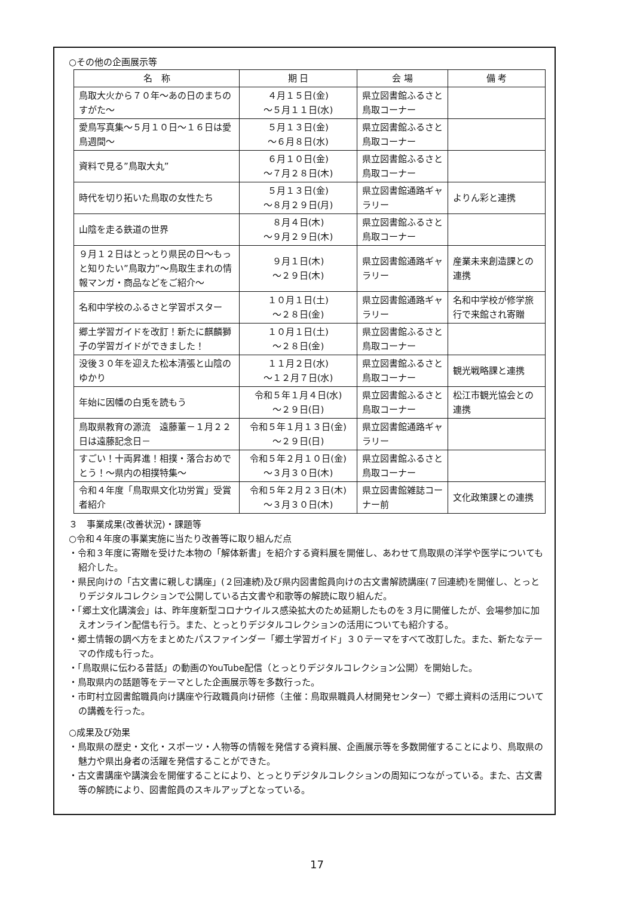○その他の企画展示等
| 名 称 | 期 日 | 会 場 | 備 考 |
| --- | --- | --- | --- |
| 鳥取大火から７０年～あの日のまちのすがた～ | ４月１５日(金) ～５月１１日(水) | 県立図書館ふるさと鳥取コーナー | |
| 愛鳥写真集～５月１０日～１６日は愛鳥週間～ | ５月１３日(金) ～６月８日(水) | 県立図書館ふるさと鳥取コーナー | |
| 資料で見る”鳥取大丸” | ６月１０日(金) ～７月２８日(木) | 県立図書館ふるさと鳥取コーナー | |
| 時代を切り拓いた鳥取の女性たち | ５月１３日(金) ～８月２９日(月) | 県立図書館通路ギャラリー | よりん彩と連携 |
| 山陰を走る鉄道の世界 | ８月４日(木) ～９月２９日(木) | 県立図書館ふるさと鳥取コーナー | |
| ９月１２日はとっとり県民の日～もっと知りたい”鳥取力”～鳥取生まれの情報マンガ・商品などをご紹介～ | ９月１日(木) ～２９日(木) | 県立図書館通路ギャラリー | 産業未来創造課との連携 |
| 名和中学校のふるさと学習ポスター | １０月１日(土) ～２８日(金) | 県立図書館通路ギャラリー | 名和中学校が修学旅行で来館され寄贈 |
| 郷土学習ガイドを改訂！新たに麒麟獅子の学習ガイドができました！ | １０月１日(土) ～２８日(金) | 県立図書館ふるさと鳥取コーナー | |
| 没後３０年を迎えた松本清張と山陰のゆかり | １１月２日(水) ～１２月７日(水) | 県立図書館ふるさと鳥取コーナー | 観光戦略課と連携 |
| 年始に因幡の白兎を読もう | 令和５年１月４日(水) ～２９日(日) | 県立図書館ふるさと鳥取コーナー | 松江市観光協会との連携 |
| 鳥取県教育の源流 遠藤董－１月２２日は遠藤記念日－ | 令和５年１月１３日(金) ～２９日(日) | 県立図書館通路ギャラリー | |
| すごい！十両昇進！相撲・落合おめでとう！～県内の相撲特集～ | 令和５年２月１０日(金) ～３月３０日(木) | 県立図書館ふるさと鳥取コーナー | |
| 令和４年度「鳥取県文化功労賞」受賞者紹介 | 令和５年２月２３日(木) ～３月３０日(木) | 県立図書館雑誌コーナー前 | 文化政策課との連携 |
３　事業成果(改善状況)・課題等
○令和４年度の事業実施に当たり改善等に取り組んだ点
・令和３年度に寄贈を受けた本物の「解体新書」を紹介する資料展を開催し、あわせて鳥取県の洋学や医学についても紹介した。
・県民向けの「古文書に親しむ講座」(２回連続)及び県内図書館員向けの古文書解読講座(７回連続)を開催し、とっとりデジタルコレクションで公開している古文書や和歌等の解読に取り組んだ。
・「郷土文化講演会」は、昨年度新型コロナウイルス感染拡大のため延期したものを３月に開催したが、会場参加に加えオンライン配信も行う。また、とっとりデジタルコレクションの活用についても紹介する。
・郷土情報の調べ方をまとめたパスファインダー「郷土学習ガイド」３０テーマをすべて改訂した。また、新たなテーマの作成も行った。
・「鳥取県に伝わる昔話」の動画のYouTube配信（とっとりデジタルコレクション公開）を開始した。
・鳥取県内の話題等をテーマとした企画展示等を多数行った。
・市町村立図書館職員向け講座や行政職員向け研修（主催：鳥取県職員人材開発センター）で郷土資料の活用についての講義を行った。
○成果及び効果
・鳥取県の歴史・文化・スポーツ・人物等の情報を発信する資料展、企画展示等を多数開催することにより、鳥取県の魅力や県出身者の活躍を発信することができた。
・古文書講座や講演会を開催することにより、とっとりデジタルコレクションの周知につながっている。また、古文書等の解読により、図書館員のスキルアップとなっている。
17